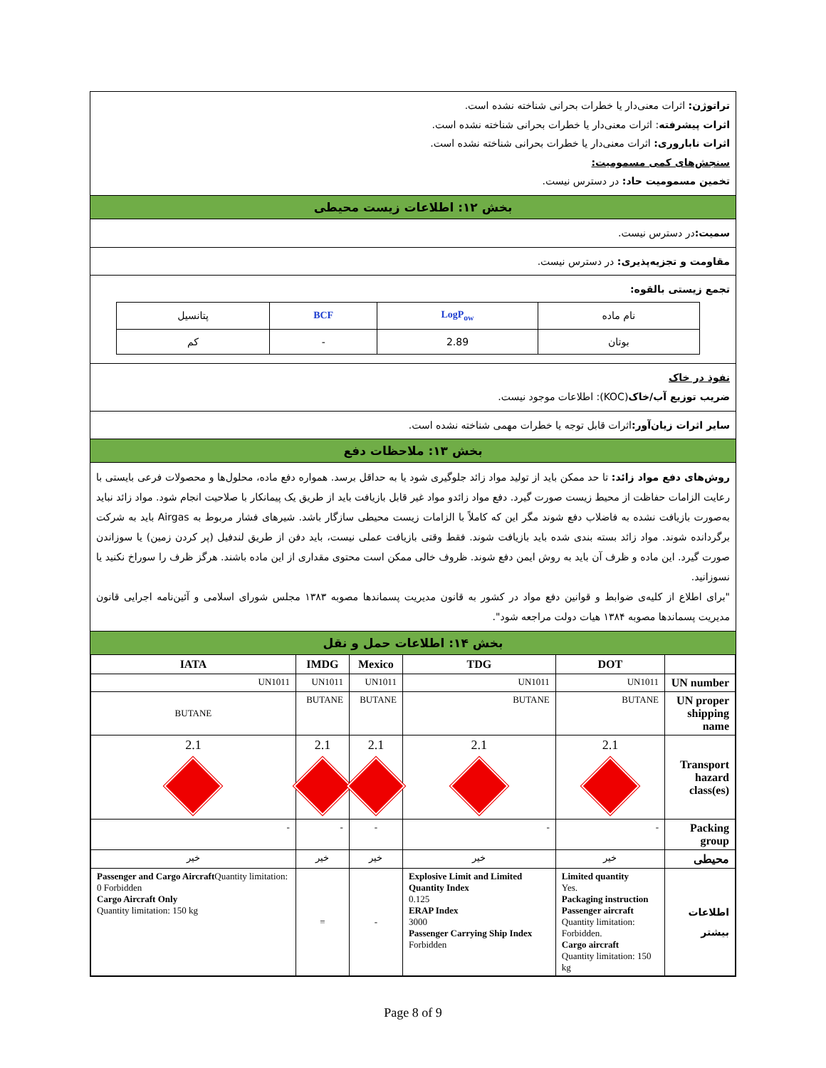تراتوژن: اثرات معنی‌دار یا خطرات بحرانی شناخته نشده است.
اثرات پیشرفته: اثرات معنی‌دار یا خطرات بحرانی شناخته نشده است.
اثرات ناباروری: اثرات معنی‌دار یا خطرات بحرانی شناخته نشده است.
سنجش‌های کمی مسمومیت:
تخمین مسمومیت حاد: در دسترس نیست.
بخش ۱۲: اطلاعات زیست محیطی
سمیت: در دسترس نیست.
مقاومت و تجزیه‌پذیری: در دسترس نیست.
تجمع زیستی بالقوه:
| نام ماده | LogP<sub>ow</sub> | BCF | پتانسیل |
| بوتان | 2.89 | - | کم |
نفوذ در خاک
ضریب توزیع آب/خاک(KOC): اطلاعات موجود نیست.
سایر اثرات زیان‌آور: اثرات قابل توجه یا خطرات مهمی شناخته نشده است.
بخش ۱۳: ملاحظات دفع
روش‌های دفع مواد زائد: تا حد ممکن باید از تولید مواد زائد جلوگیری شود یا به حداقل برسد. همواره دفع ماده، محلول‌ها و محصولات فرعی بایستی با رعایت الزامات حفاظت از محیط زیست صورت گیرد. دفع مواد زائدو مواد غیر قابل بازیافت باید از طریق یک پیمانکار با صلاحیت انجام شود. مواد زائد نباید به‌صورت بازیافت نشده به فاضلاب دفع شوند مگر این که کاملاً با الزامات زیست محیطی سازگار باشد. شیرهای فشار مربوط به Airgas باید به شرکت برگردانده شوند. مواد زائد بسته بندی شده باید بازیافت شوند. فقط وقتی بازیافت عملی نیست، باید دفن از طریق لندفیل (پر کردن زمین) یا سوزاندن صورت گیرد. این ماده و ظرف آن باید به روش ایمن دفع شوند. ظروف خالی ممکن است محتوی مقداری از این ماده باشند. هرگز ظرف را سوراخ نکنید یا نسوزانید.
"برای اطلاع از کلیه‌ی ضوابط و قوانین دفع مواد در کشور به قانون مدیریت پسماندها مصوبه ۱۳۸۳ مجلس شورای اسلامی و آئین‌نامه اجرایی قانون مدیریت پسماندها مصوبه ۱۳۸۴ هیات دولت مراجعه شود".
بخش ۱۴: اطلاعات حمل و نقل
| IATA | IMDG | Mexico | TDG | DOT | |
| --- | --- | --- | --- | --- | --- |
| UN1011 | UN1011 | UN1011 | UN1011 | UN1011 | UN number |
| BUTANE | BUTANE | BUTANE | BUTANE | BUTANE | UN proper shipping name |
| 2.1 | 2.1 | 2.1 | 2.1 | 2.1 | Transport hazard class(es) |
| - | - | - | - | - | Packing group |
| خیر | خیر | خیر | خیر | خیر | محیطی |
| Passenger and Cargo Aircraft Quantity limitation: 0 Forbidden Cargo Aircraft Only Quantity limitation: 150 kg | = | - | Explosive Limit and Limited Quantity Index 0.125 ERAP Index 3000 Passenger Carrying Ship Index Forbidden | Limited quantity Yes. Packaging instruction Passenger aircraft Quantity limitation: Forbidden. Cargo aircraft Quantity limitation: 150 kg | اطلاعات بیشتر |
Page 8 of 9